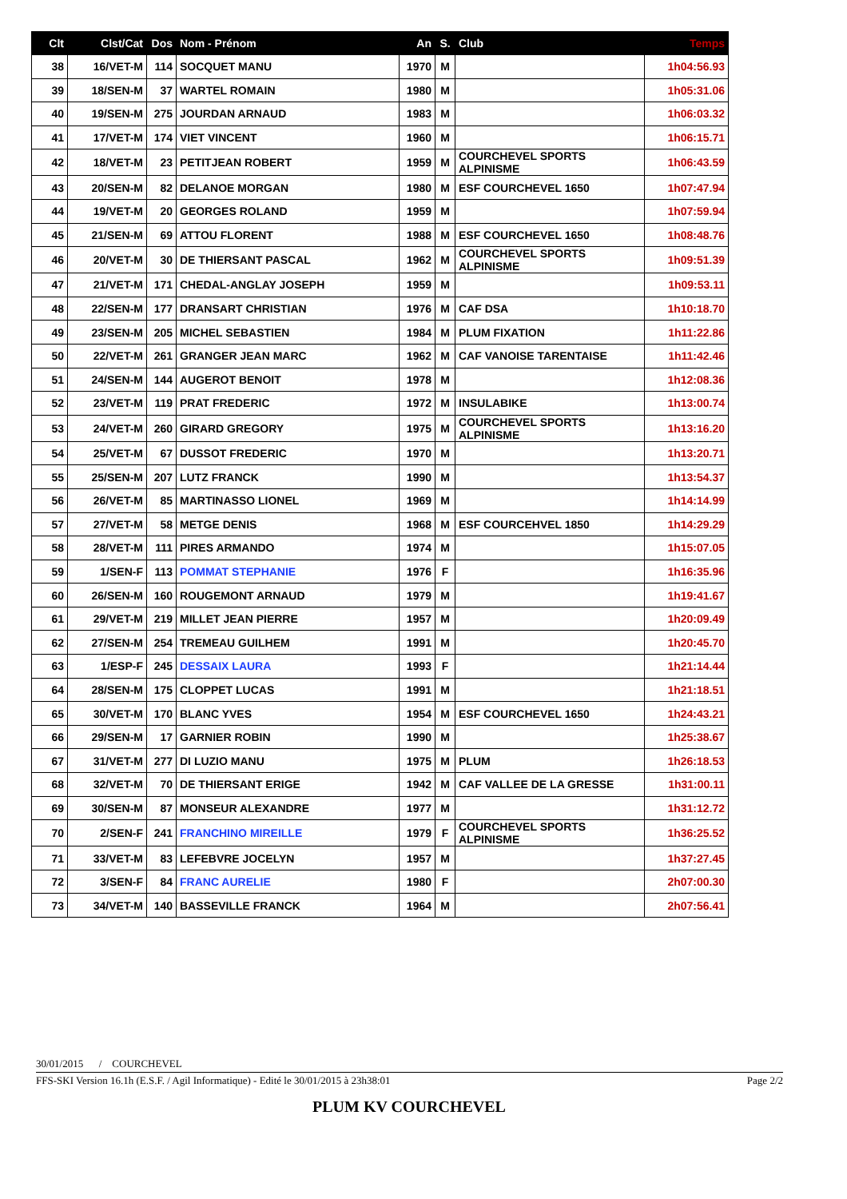| Clt | Clst/Cat | Dos | Nom - Prénom | An | S. | Club | Temps |
| --- | --- | --- | --- | --- | --- | --- | --- |
| 38 | 16/VET-M | 114 | SOCQUET MANU | 1970 | M | | 1h04:56.93 |
| 39 | 18/SEN-M | 37 | WARTEL ROMAIN | 1980 | M | | 1h05:31.06 |
| 40 | 19/SEN-M | 275 | JOURDAN ARNAUD | 1983 | M | | 1h06:03.32 |
| 41 | 17/VET-M | 174 | VIET VINCENT | 1960 | M | | 1h06:15.71 |
| 42 | 18/VET-M | 23 | PETITJEAN ROBERT | 1959 | M | COURCHEVEL SPORTS ALPINISME | 1h06:43.59 |
| 43 | 20/SEN-M | 82 | DELANOE MORGAN | 1980 | M | ESF COURCHEVEL 1650 | 1h07:47.94 |
| 44 | 19/VET-M | 20 | GEORGES ROLAND | 1959 | M | | 1h07:59.94 |
| 45 | 21/SEN-M | 69 | ATTOU FLORENT | 1988 | M | ESF COURCHEVEL 1650 | 1h08:48.76 |
| 46 | 20/VET-M | 30 | DE THIERSANT PASCAL | 1962 | M | COURCHEVEL SPORTS ALPINISME | 1h09:51.39 |
| 47 | 21/VET-M | 171 | CHEDAL-ANGLAY JOSEPH | 1959 | M | | 1h09:53.11 |
| 48 | 22/SEN-M | 177 | DRANSART CHRISTIAN | 1976 | M | CAF DSA | 1h10:18.70 |
| 49 | 23/SEN-M | 205 | MICHEL SEBASTIEN | 1984 | M | PLUM FIXATION | 1h11:22.86 |
| 50 | 22/VET-M | 261 | GRANGER JEAN MARC | 1962 | M | CAF VANOISE TARENTAISE | 1h11:42.46 |
| 51 | 24/SEN-M | 144 | AUGEROT BENOIT | 1978 | M | | 1h12:08.36 |
| 52 | 23/VET-M | 119 | PRAT FREDERIC | 1972 | M | INSULABIKE | 1h13:00.74 |
| 53 | 24/VET-M | 260 | GIRARD GREGORY | 1975 | M | COURCHEVEL SPORTS ALPINISME | 1h13:16.20 |
| 54 | 25/VET-M | 67 | DUSSOT FREDERIC | 1970 | M | | 1h13:20.71 |
| 55 | 25/SEN-M | 207 | LUTZ FRANCK | 1990 | M | | 1h13:54.37 |
| 56 | 26/VET-M | 85 | MARTINASSO LIONEL | 1969 | M | | 1h14:14.99 |
| 57 | 27/VET-M | 58 | METGE DENIS | 1968 | M | ESF COURCEHVEL 1850 | 1h14:29.29 |
| 58 | 28/VET-M | 111 | PIRES ARMANDO | 1974 | M | | 1h15:07.05 |
| 59 | 1/SEN-F | 113 | POMMAT STEPHANIE | 1976 | F | | 1h16:35.96 |
| 60 | 26/SEN-M | 160 | ROUGEMONT ARNAUD | 1979 | M | | 1h19:41.67 |
| 61 | 29/VET-M | 219 | MILLET JEAN PIERRE | 1957 | M | | 1h20:09.49 |
| 62 | 27/SEN-M | 254 | TREMEAU GUILHEM | 1991 | M | | 1h20:45.70 |
| 63 | 1/ESP-F | 245 | DESSAIX LAURA | 1993 | F | | 1h21:14.44 |
| 64 | 28/SEN-M | 175 | CLOPPET LUCAS | 1991 | M | | 1h21:18.51 |
| 65 | 30/VET-M | 170 | BLANC YVES | 1954 | M | ESF COURCHEVEL 1650 | 1h24:43.21 |
| 66 | 29/SEN-M | 17 | GARNIER ROBIN | 1990 | M | | 1h25:38.67 |
| 67 | 31/VET-M | 277 | DI LUZIO MANU | 1975 | M | PLUM | 1h26:18.53 |
| 68 | 32/VET-M | 70 | DE THIERSANT ERIGE | 1942 | M | CAF VALLEE DE LA GRESSE | 1h31:00.11 |
| 69 | 30/SEN-M | 87 | MONSEUR ALEXANDRE | 1977 | M | | 1h31:12.72 |
| 70 | 2/SEN-F | 241 | FRANCHINO MIREILLE | 1979 | F | COURCHEVEL SPORTS ALPINISME | 1h36:25.52 |
| 71 | 33/VET-M | 83 | LEFEBVRE JOCELYN | 1957 | M | | 1h37:27.45 |
| 72 | 3/SEN-F | 84 | FRANC AURELIE | 1980 | F | | 2h07:00.30 |
| 73 | 34/VET-M | 140 | BASSEVILLE FRANCK | 1964 | M | | 2h07:56.41 |
30/01/2015 / COURCHEVEL
FFS-SKI Version 16.1h (E.S.F. / Agil Informatique) - Edité le 30/01/2015 à 23h38:01 Page 2/2
PLUM KV COURCHEVEL